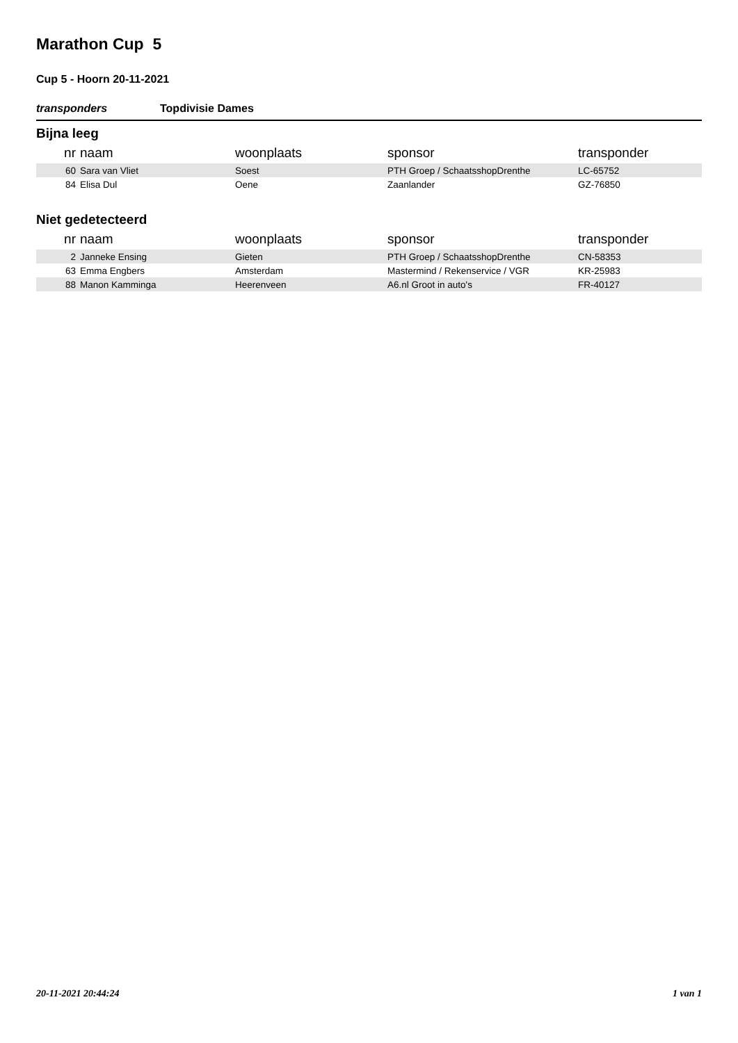Marathon Cup 5
Cup 5 - Hoorn 20-11-2021
transponders Topdivisie Dames
Bijna leeg
| nr | naam | woonplaats | sponsor | transponder |
| --- | --- | --- | --- | --- |
| 60 | Sara van Vliet | Soest | PTH Groep / SchaatsshopDrenthe | LC-65752 |
| 84 | Elisa Dul | Oene | Zaanlander | GZ-76850 |
Niet gedetecteerd
| nr | naam | woonplaats | sponsor | transponder |
| --- | --- | --- | --- | --- |
| 2 | Janneke Ensing | Gieten | PTH Groep / SchaatsshopDrenthe | CN-58353 |
| 63 | Emma Engbers | Amsterdam | Mastermind / Rekenservice / VGR | KR-25983 |
| 88 | Manon Kamminga | Heerenveen | A6.nl Groot in auto's | FR-40127 |
20-11-2021 20:44:24 1 van 1